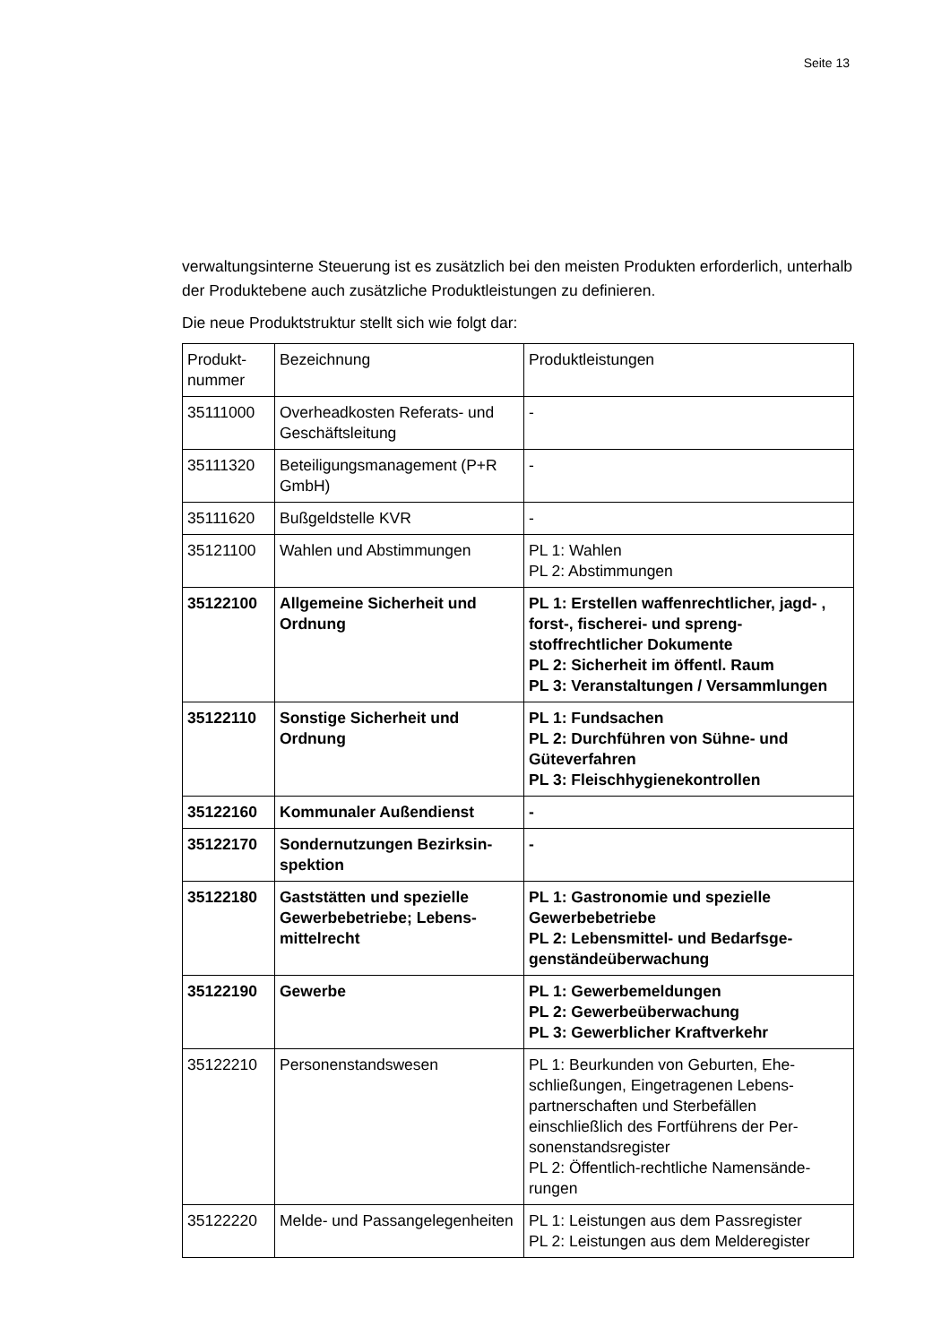Seite 13
verwaltungsinterne Steuerung ist es zusätzlich bei den meisten Produkten erforder­lich, unterhalb der Produktebene auch zusätzliche Produktleistungen zu definieren.
Die neue Produktstruktur stellt sich wie folgt dar:
| Produkt- nummer | Bezeichnung | Produktleistungen |
| 35111000 | Overheadkosten Referats- und Geschäftsleitung | - |
| 35111320 | Beteiligungsmanagement (P+R GmbH) | - |
| 35111620 | Bußgeldstelle KVR | - |
| 35121100 | Wahlen und Abstimmungen | PL 1: Wahlen PL 2: Abstimmungen |
| 35122100 | Allgemeine Sicherheit und Ordnung | PL 1: Erstellen waffenrechtlicher, jagd- , forst-, fischerei- und spreng­stoffrechtlicher Dokumente PL 2: Sicherheit im öffentl. Raum PL 3: Veranstaltungen / Versammlun­gen |
| 35122110 | Sonstige Sicherheit und Ordnung | PL 1: Fundsachen PL 2: Durchführen von Sühne- und Güteverfahren PL 3: Fleischhygienekontrollen |
| 35122160 | Kommunaler Außendienst | - |
| 35122170 | Sondernutzungen Bezirksin­spektion | - |
| 35122180 | Gaststätten und spezielle Gewerbebetriebe; Lebens­mittelrecht | PL 1: Gastronomie und spezielle Gewerbebetriebe PL 2: Lebensmittel- und Bedarfsge­genständeüberwachung |
| 35122190 | Gewerbe | PL 1: Gewerbemeldungen PL 2: Gewerbeüberwachung PL 3: Gewerblicher Kraftverkehr |
| 35122210 | Personenstandswesen | PL 1: Beurkunden von Geburten, Ehe­schließungen, Eingetragenen Lebens­partnerschaften und Sterbefällen einschließlich des Fortführens der Per­sonenstandsregister PL 2: Öffentlich-rechtliche Namensände­rungen |
| 35122220 | Melde- und Passangelegen­heiten | PL 1: Leistungen aus dem Passregister PL 2: Leistungen aus dem Melderegister |